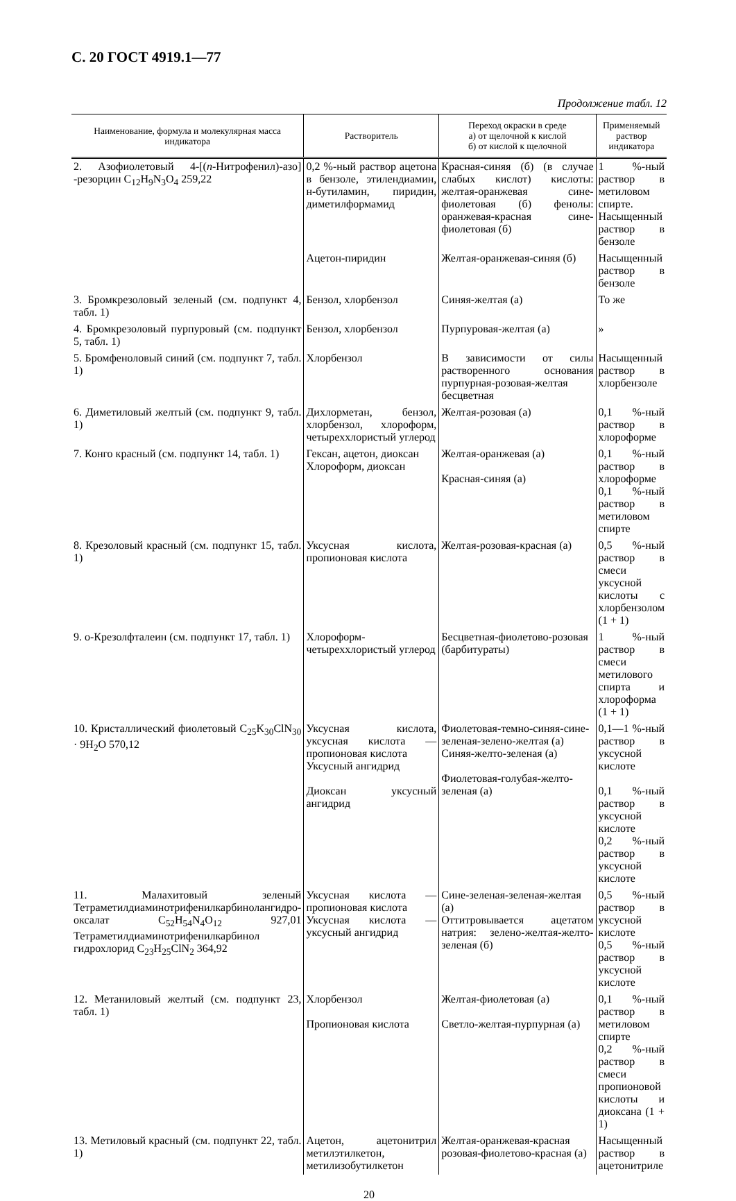С. 20 ГОСТ 4919.1—77
Продолжение табл. 12
| Наименование, формула и молекулярная масса индикатора | Растворитель | Переход окраски в среде а) от щелочной к кислой б) от кислой к щелочной | Применяемый раствор индикатора |
| --- | --- | --- | --- |
| 2. Азофиолетовый 4-[( n -Нитрофенил)-азо] -резорцин C<sub>12</sub>H<sub>9</sub>N<sub>3</sub>O<sub>4</sub> 259,22 | 0,2 %-ный раствор ацетона в бензоле, этилендиамин, н-бутиламин, пиридин, диметилформамид | Красная-синяя (б) (в случае слабых кислот) кислоты: желтая-оранжевая сине-фиолетовая (б) фенолы: оранжевая-красная сине-фиолетовая (б) | 1 %-ный раствор в метиловом спирте. Насыщенный раствор в бензоле |
| | Ацетон-пиридин | Желтая-оранжевая-синяя (б) | Насыщенный раствор в бензоле |
| 3. Бромкрезоловый зеленый (см. подпункт 4, табл. 1) | Бензол, хлорбензол | Синяя-желтая (а) | То же |
| 4. Бромкрезоловый пурпуровый (см. подпункт 5, табл. 1) | Бензол, хлорбензол | Пурпуровая-желтая (а) | » |
| 5. Бромфеноловый синий (см. подпункт 7, табл. 1) | Хлорбензол | В зависимости от силы растворенного основания пурпурная-розовая-желтая бесцветная | Насыщенный раствор в хлорбензоле |
| 6. Диметиловый желтый (см. подпункт 9, табл. 1) | Дихлорметан, бензол, хлорбензол, хлороформ, четыреххлористый углерод | Желтая-розовая (а) | 0,1 %-ный раствор в хлороформе |
| 7. Конго красный (см. подпункт 14, табл. 1) | Гексан, ацетон, диоксан Хлороформ, диоксан | Желтая-оранжевая (а) Красная-синяя (а) | 0,1 %-ный раствор в хлороформе 0,1 %-ный раствор в метиловом спирте |
| 8. Крезоловый красный (см. подпункт 15, табл. 1) | Уксусная кислота, пропионовая кислота | Желтая-розовая-красная (а) | 0,5 %-ный раствор в смеси уксусной кислоты с хлорбензолом (1 + 1) |
| 9. о-Крезолфталеин (см. подпункт 17, табл. 1) | Хлороформ-четыреххлористый углерод | Бесцветная-фиолетово-розовая (барбитураты) | 1 %-ный раствор в смеси метилового спирта и хлороформа (1 + 1) |
| 10. Кристаллический фиолетовый C<sub>25</sub>K<sub>30</sub>ClN<sub>30</sub> · 9H<sub>2</sub>O 570,12 | Уксусная кислота, уксусная кислота — пропионовая кислота Уксусный ангидрид Диоксан уксусный ангидрид | Фиолетовая-темно-синяя-сине-зеленая-зелено-желтая (а) Синяя-желто-зеленая (а) Фиолетовая-голубая-желто-зеленая (а) | 0,1—1 %-ный раствор в уксусной кислоте 0,1 %-ный раствор в уксусной кислоте 0,2 %-ный раствор в уксусной кислоте |
| 11. Малахитовый зеленый Тетраметилдиаминотрифенилкарбинолангидро-оксалат C<sub>52</sub>H<sub>54</sub>N<sub>4</sub>O<sub>12</sub> 927,01 Тетраметилдиаминотрифенилкарбинол гидрохлорид C<sub>23</sub>H<sub>25</sub>ClN<sub>2</sub> 364,92 | Уксусная кислота — пропионовая кислота Уксусная кислота — уксусный ангидрид | Сине-зеленая-зеленая-желтая (а) Оттитровывается ацетатом натрия: зелено-желтая-желто-зеленая (б) | 0,5 %-ный раствор в уксусной кислоте 0,5 %-ный раствор в уксусной кислоте |
| 12. Метаниловый желтый (см. подпункт 23, табл. 1) | Хлорбензол Пропионовая кислота | Желтая-фиолетовая (а) Светло-желтая-пурпурная (а) | 0,1 %-ный раствор в метиловом спирте 0,2 %-ный раствор в смеси пропионовой кислоты и диоксана (1 + 1) |
| 13. Метиловый красный (см. подпункт 22, табл. 1) | Ацетон, ацетонитрил метилэтилкетон, метилизобутилкетон | Желтая-оранжевая-красная розовая-фиолетово-красная (а) | Насыщенный раствор в ацетонитриле |
20